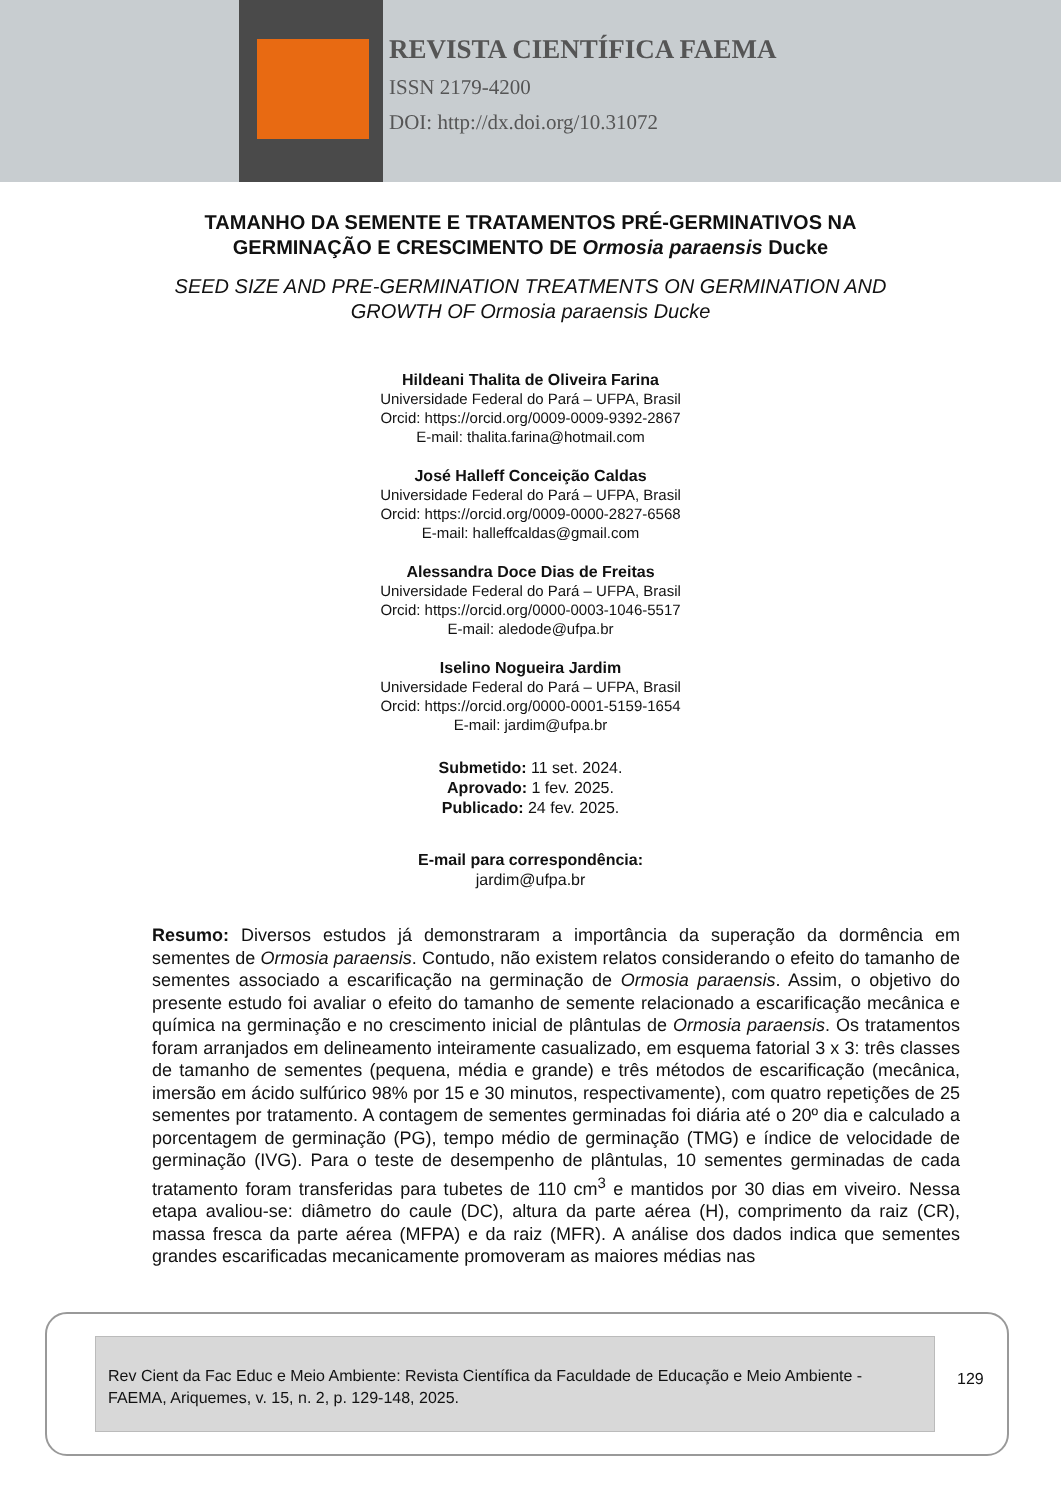REVISTA CIENTÍFICA FAEMA
ISSN 2179-4200
DOI: http://dx.doi.org/10.31072
TAMANHO DA SEMENTE E TRATAMENTOS PRÉ-GERMINATIVOS NA
GERMINAÇÃO E CRESCIMENTO DE Ormosia paraensis Ducke
SEED SIZE AND PRE-GERMINATION TREATMENTS ON GERMINATION AND
GROWTH OF Ormosia paraensis Ducke
Hildeani Thalita de Oliveira Farina
Universidade Federal do Pará – UFPA, Brasil
Orcid: https://orcid.org/0009-0009-9392-2867
E-mail: thalita.farina@hotmail.com
José Halleff Conceição Caldas
Universidade Federal do Pará – UFPA, Brasil
Orcid: https://orcid.org/0009-0000-2827-6568
E-mail: halleffcaldas@gmail.com
Alessandra Doce Dias de Freitas
Universidade Federal do Pará – UFPA, Brasil
Orcid: https://orcid.org/0000-0003-1046-5517
E-mail: aledode@ufpa.br
Iselino Nogueira Jardim
Universidade Federal do Pará – UFPA, Brasil
Orcid: https://orcid.org/0000-0001-5159-1654
E-mail: jardim@ufpa.br
Submetido: 11 set. 2024.
Aprovado: 1 fev. 2025.
Publicado: 24 fev. 2025.
E-mail para correspondência:
jardim@ufpa.br
Resumo: Diversos estudos já demonstraram a importância da superação da dormência em sementes de Ormosia paraensis. Contudo, não existem relatos considerando o efeito do tamanho de sementes associado a escarificação na germinação de Ormosia paraensis. Assim, o objetivo do presente estudo foi avaliar o efeito do tamanho de semente relacionado a escarificação mecânica e química na germinação e no crescimento inicial de plântulas de Ormosia paraensis. Os tratamentos foram arranjados em delineamento inteiramente casualizado, em esquema fatorial 3 x 3: três classes de tamanho de sementes (pequena, média e grande) e três métodos de escarificação (mecânica, imersão em ácido sulfúrico 98% por 15 e 30 minutos, respectivamente), com quatro repetições de 25 sementes por tratamento. A contagem de sementes germinadas foi diária até o 20º dia e calculado a porcentagem de germinação (PG), tempo médio de germinação (TMG) e índice de velocidade de germinação (IVG). Para o teste de desempenho de plântulas, 10 sementes germinadas de cada tratamento foram transferidas para tubetes de 110 cm<sup>3</sup> e mantidos por 30 dias em viveiro. Nessa etapa avaliou-se: diâmetro do caule (DC), altura da parte aérea (H), comprimento da raiz (CR), massa fresca da parte aérea (MFPA) e da raiz (MFR). A análise dos dados indica que sementes grandes escarificadas mecanicamente promoveram as maiores médias nas
Rev Cient da Fac Educ e Meio Ambiente: Revista Científica da Faculdade de Educação e Meio Ambiente - FAEMA, Ariquemes, v. 15, n. 2, p. 129-148, 2025.
129